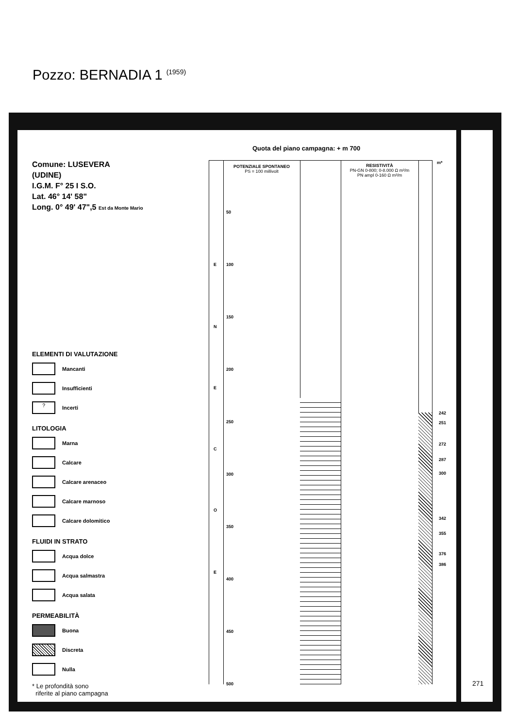Pozzo: BERNADIA 1 <sup>(1959)</sup>
Quota del piano campagna: + m 700
Comune: LUSEVERA
(UDINE)
I.G.M. F° 25 I S.O.
Lat. 46° 14' 58"
Long. 0° 49' 47",5 Est da Monte Mario
ELEMENTI DI VALUTAZIONE
Mancanti
Insufficienti
?
Incerti
LITOLOGIA
Marna
Calcare
Calcare arenaceo
Calcare marnoso
Calcare dolomitico
FLUIDI IN STRATO
Acqua dolce
Acqua salmastra
Acqua salata
PERMEABILITÀ
Buona
Discreta
Nulla
* Le profondità sono
riferite al piano campagna
POTENZIALE SPONTANEO
PS = 100 millivolt
RESISTIVITÀ
PN-GN 0-800; 0-8.000 Ω m²/m
PN ampl 0-160 Ω m²/m
m*
50
100
150
200
250
300
350
400
450
500
E
N
E
C
O
E
242
251
272
287
300
342
355
376
386
271